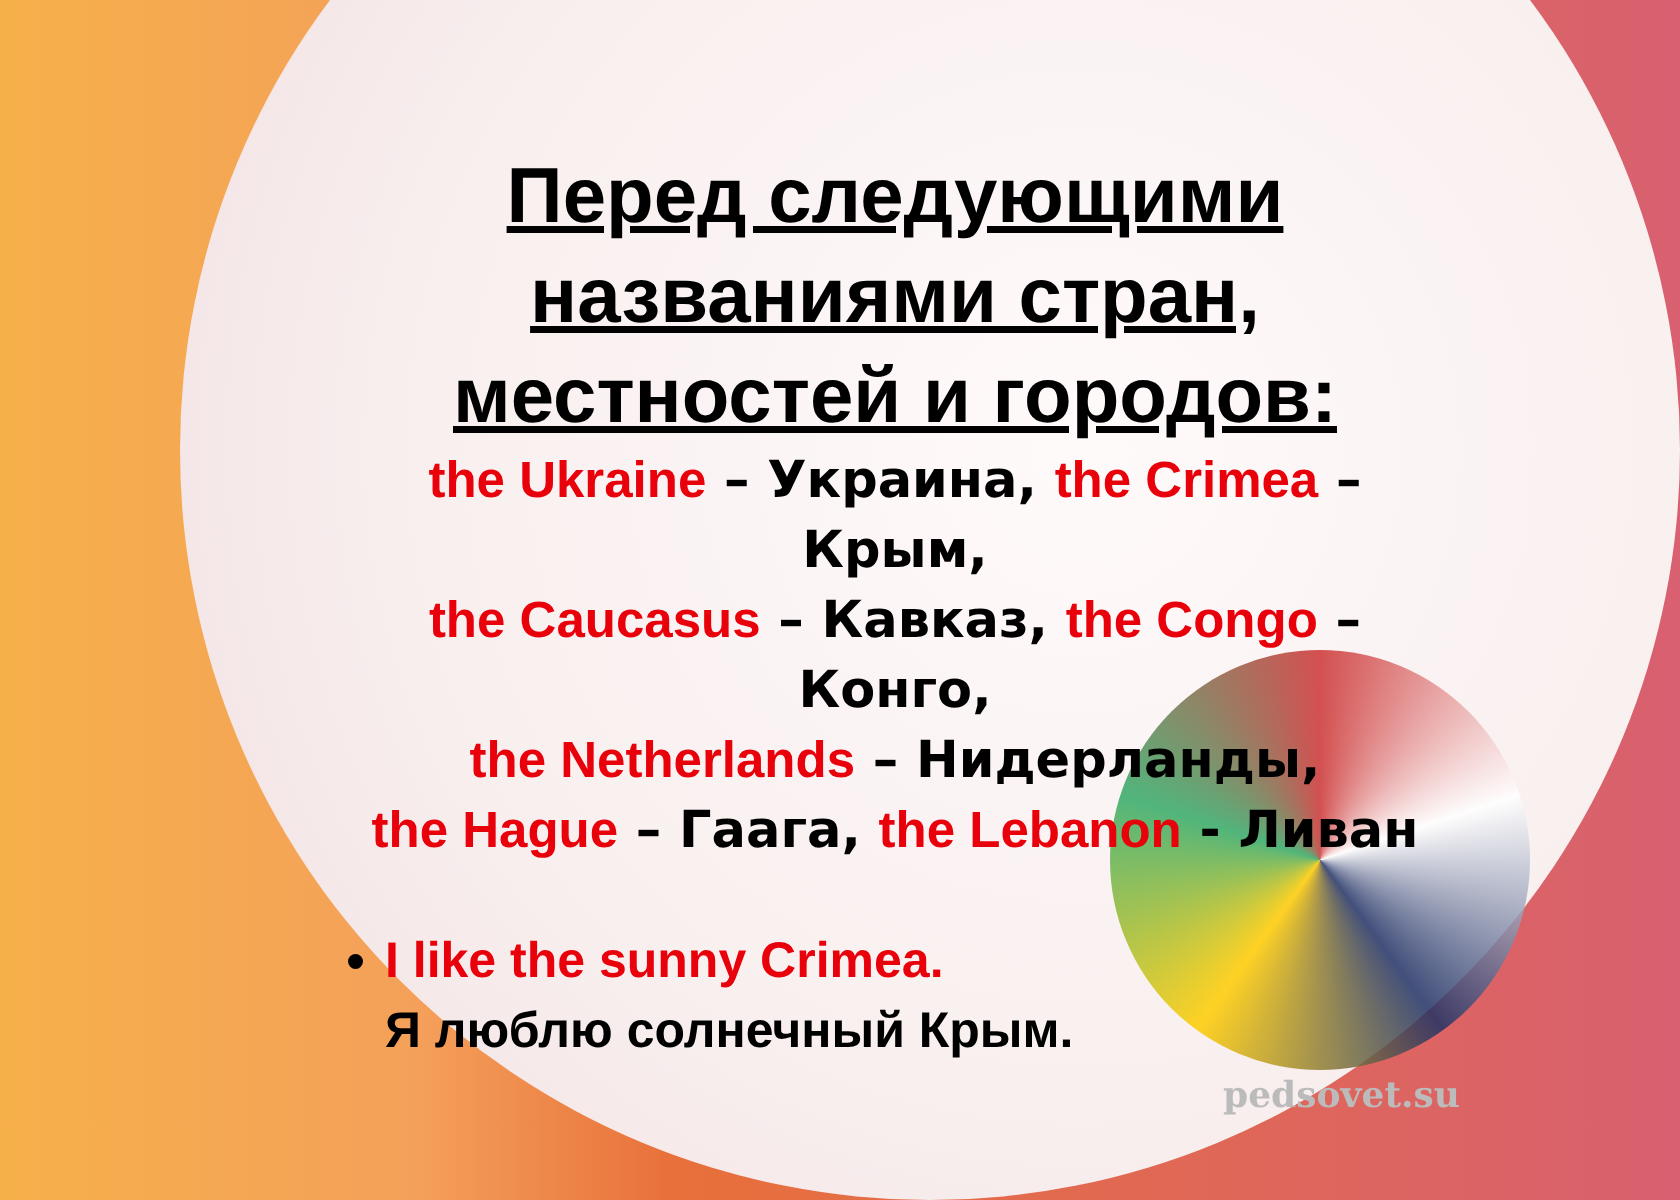Перед следующими названиями стран, местностей и городов:
the Ukraine – Украина, the Crimea – Крым,
the Caucasus – Кавказ, the Congo – Конго,
the Netherlands – Нидерланды,
the Hague – Гаага, the Lebanon - Ливан
I like the sunny Crimea.
Я люблю солнечный Крым.
pedsovet.su